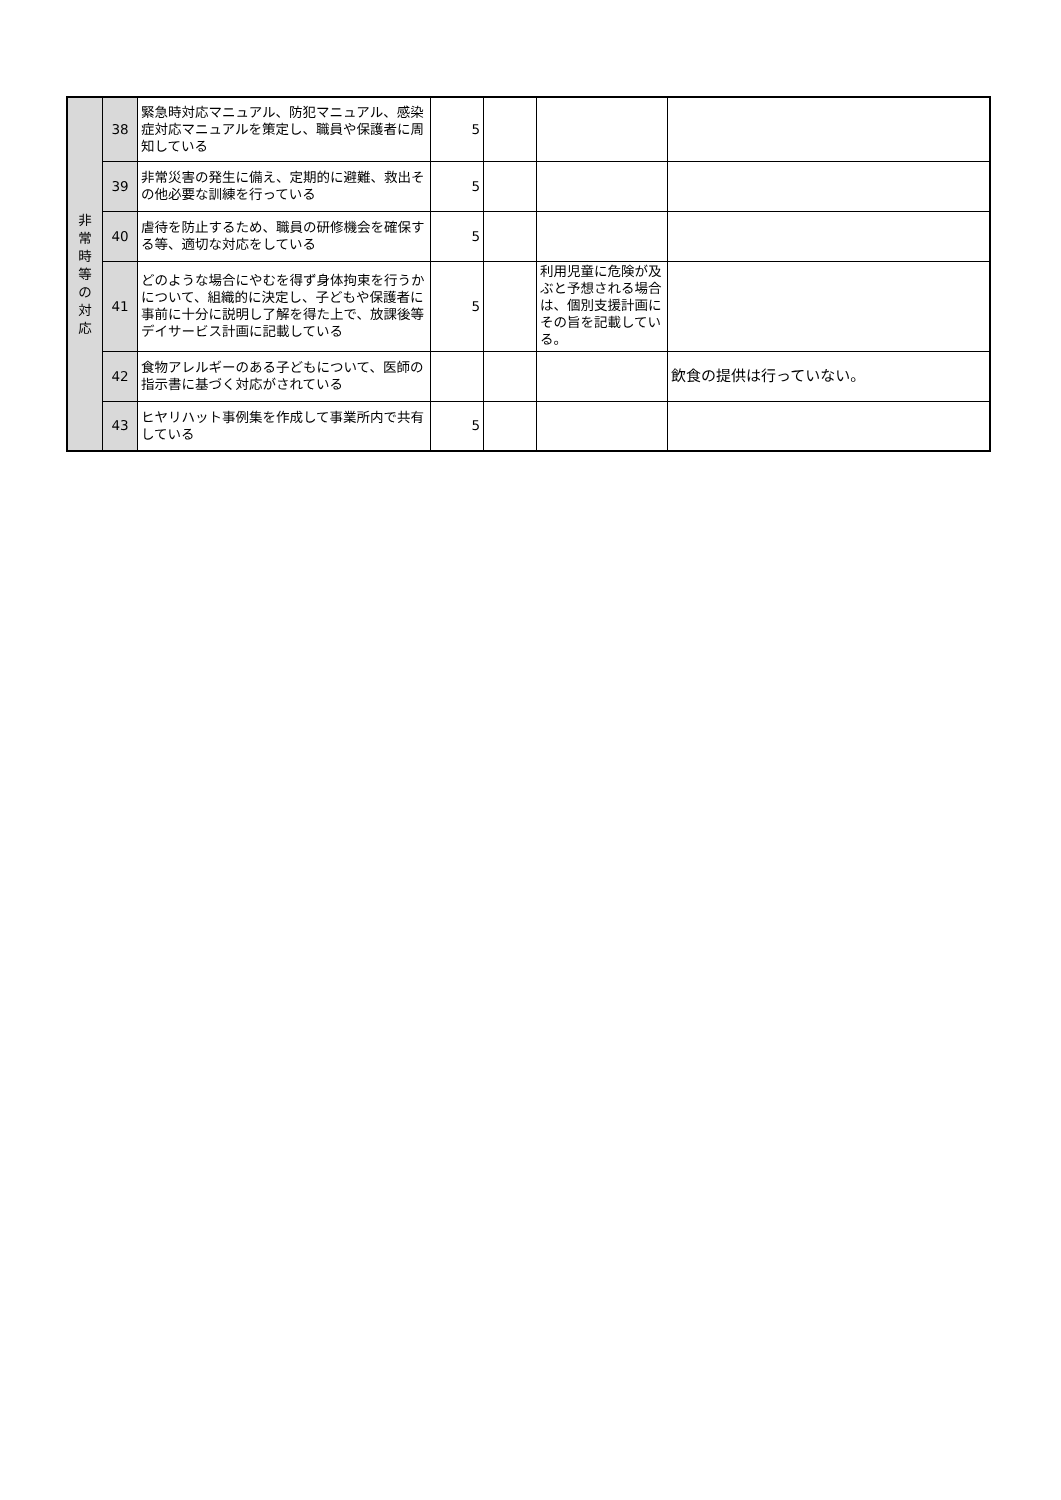| 非 常 時 等 の 対 応 | 38 | 緊急時対応マニュアル、防犯マニュアル、感染症対応マニュアルを策定し、職員や保護者に周知している | 5 | | | |
| | 39 | 非常災害の発生に備え、定期的に避難、救出その他必要な訓練を行っている | 5 | | | |
| | 40 | 虐待を防止するため、職員の研修機会を確保する等、適切な対応をしている | 5 | | | |
| | 41 | どのような場合にやむを得ず身体拘束を行うかについて、組織的に決定し、子どもや保護者に事前に十分に説明し了解を得た上で、放課後等デイサービス計画に記載している | 5 | | 利用児童に危険が及ぶと予想される場合は、個別支援計画にその旨を記載している。 | |
| | 42 | 食物アレルギーのある子どもについて、医師の指示書に基づく対応がされている | | | | 飲食の提供は行っていない。 |
| | 43 | ヒヤリハット事例集を作成して事業所内で共有している | 5 | | | |